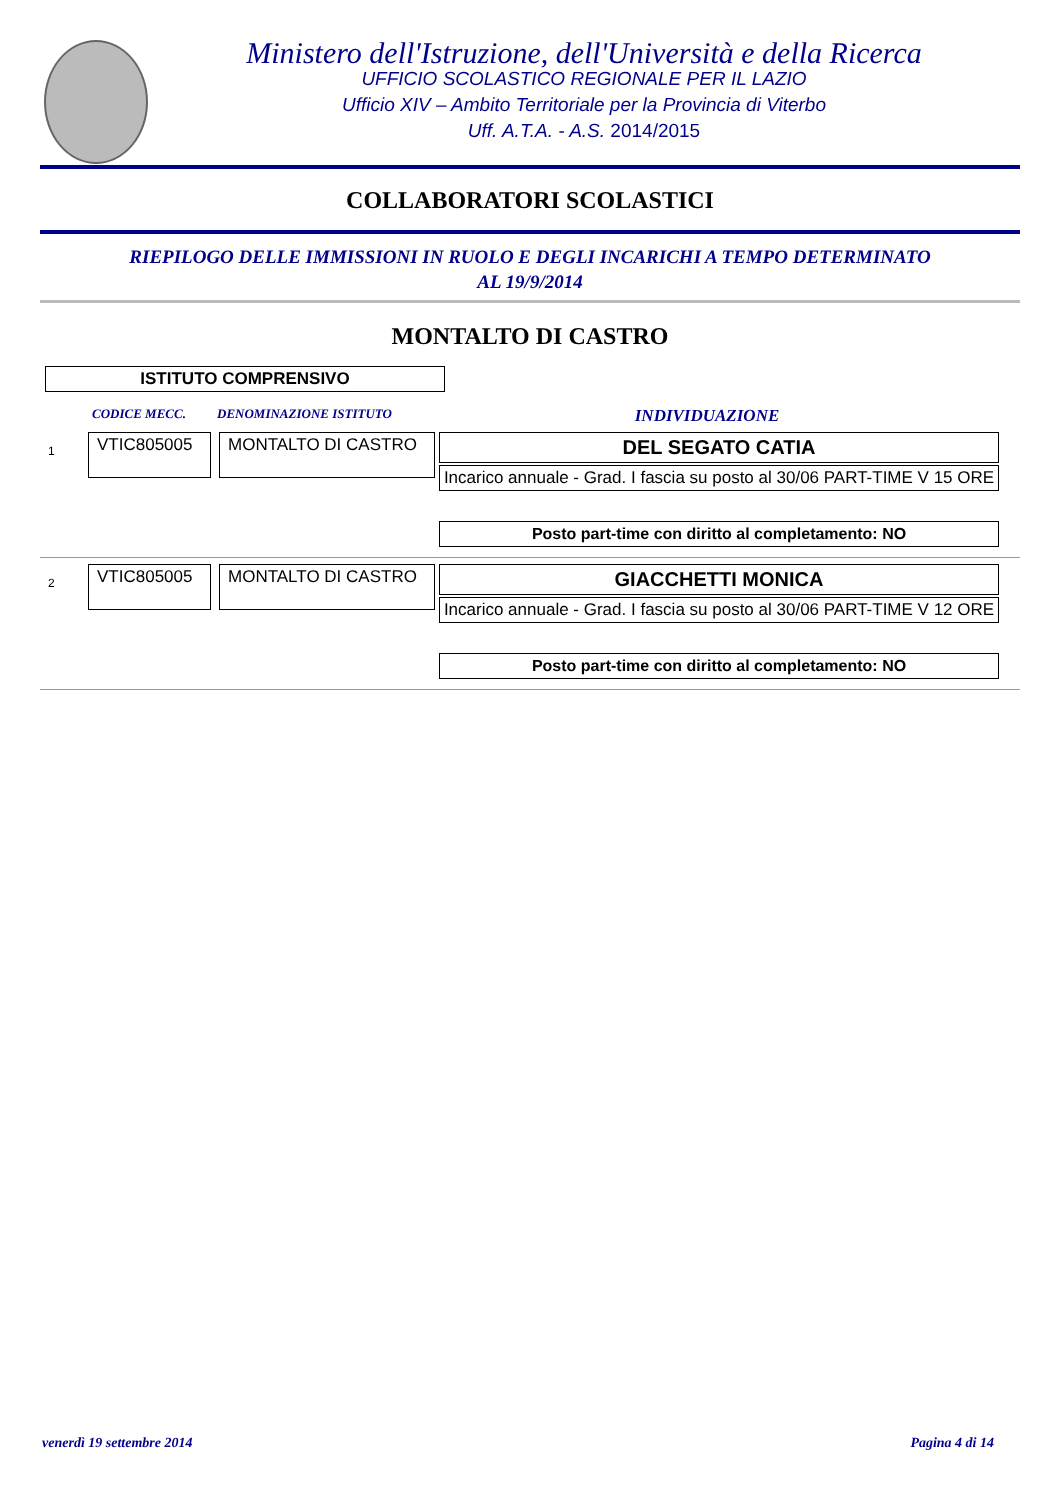Ministero dell'Istruzione, dell'Università e della Ricerca
UFFICIO SCOLASTICO REGIONALE PER IL LAZIO
Ufficio XIV – Ambito Territoriale per la Provincia di Viterbo
Uff. A.T.A. - A.S. 2014/2015
COLLABORATORI SCOLASTICI
RIEPILOGO DELLE IMMISSIONI IN RUOLO E DEGLI INCARICHI A TEMPO DETERMINATO
AL 19/9/2014
MONTALTO DI CASTRO
ISTITUTO COMPRENSIVO
CODICE MECC. DENOMINAZIONE ISTITUTO INDIVIDUAZIONE
1
VTIC805005 MONTALTO DI CASTRO
DEL SEGATO CATIA
Incarico annuale - Grad. I fascia su posto al 30/06 PART-TIME V 15 ORE
Posto part-time con diritto al completamento: NO
2
VTIC805005 MONTALTO DI CASTRO
GIACCHETTI MONICA
Incarico annuale - Grad. I fascia su posto al 30/06 PART-TIME V 12 ORE
Posto part-time con diritto al completamento: NO
venerdì 19 settembre 2014 Pagina 4 di 14